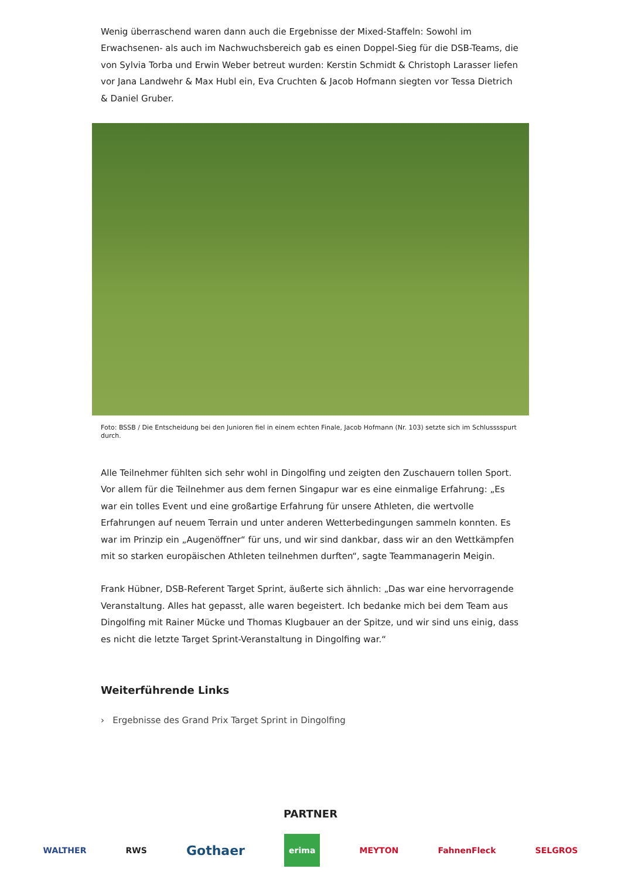Wenig überraschend waren dann auch die Ergebnisse der Mixed-Staffeln: Sowohl im Erwachsenen- als auch im Nachwuchsbereich gab es einen Doppel-Sieg für die DSB-Teams, die von Sylvia Torba und Erwin Weber betreut wurden: Kerstin Schmidt & Christoph Larasser liefen vor Jana Landwehr & Max Hubl ein, Eva Cruchten & Jacob Hofmann siegten vor Tessa Dietrich & Daniel Gruber.
Foto: BSSB / Die Entscheidung bei den Junioren fiel in einem echten Finale, Jacob Hofmann (Nr. 103) setzte sich im Schlusssspurt durch.
Alle Teilnehmer fühlten sich sehr wohl in Dingolfing und zeigten den Zuschauern tollen Sport. Vor allem für die Teilnehmer aus dem fernen Singapur war es eine einmalige Erfahrung: „Es war ein tolles Event und eine großartige Erfahrung für unsere Athleten, die wertvolle Erfahrungen auf neuem Terrain und unter anderen Wetterbedingungen sammeln konnten. Es war im Prinzip ein „Augenöffner“ für uns, und wir sind dankbar, dass wir an den Wettkämpfen mit so starken europäischen Athleten teilnehmen durften“, sagte Teammanagerin Meigin.
Frank Hübner, DSB-Referent Target Sprint, äußerte sich ähnlich: „Das war eine hervorragende Veranstaltung. Alles hat gepasst, alle waren begeistert. Ich bedanke mich bei dem Team aus Dingolfing mit Rainer Mücke und Thomas Klugbauer an der Spitze, und wir sind uns einig, dass es nicht die letzte Target Sprint-Veranstaltung in Dingolfing war.“
Weiterführende Links
› Ergebnisse des Grand Prix Target Sprint in Dingolfing
PARTNER
WALTHER RWS Gothaer erima MEYTON FahnenFleck SELGROS